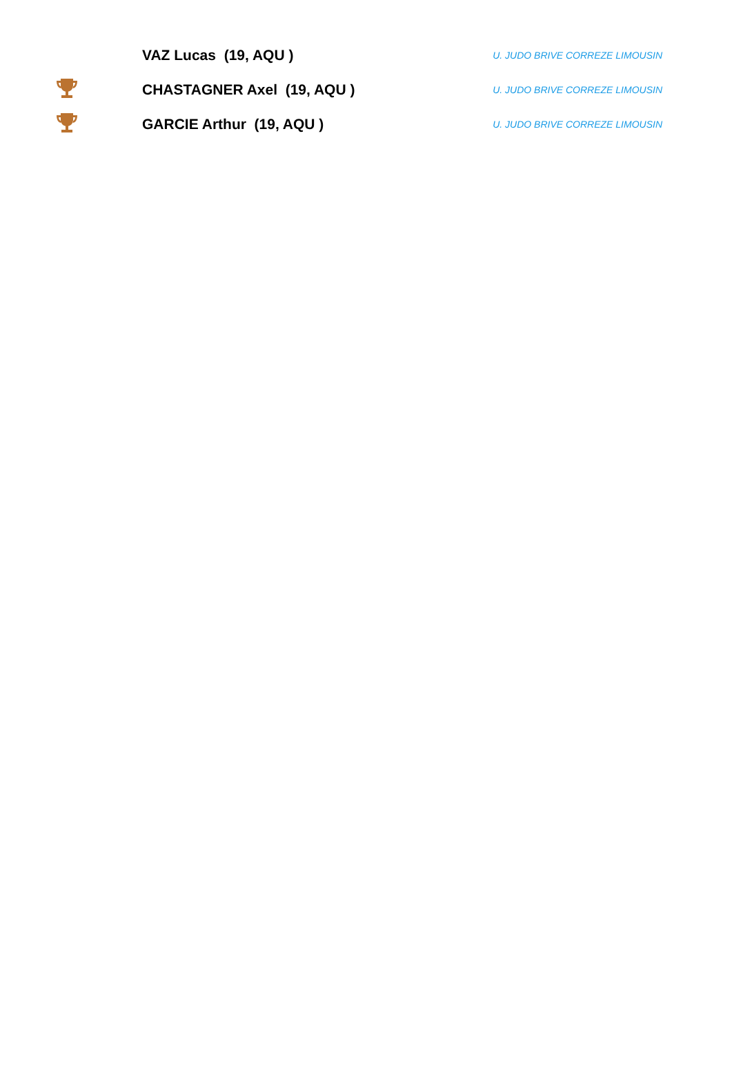| | VAZ Lucas (19, AQU ) | U. JUDO BRIVE CORREZE LIMOUSIN |
| | CHASTAGNER Axel (19, AQU ) | U. JUDO BRIVE CORREZE LIMOUSIN |
| | GARCIE Arthur (19, AQU ) | U. JUDO BRIVE CORREZE LIMOUSIN |